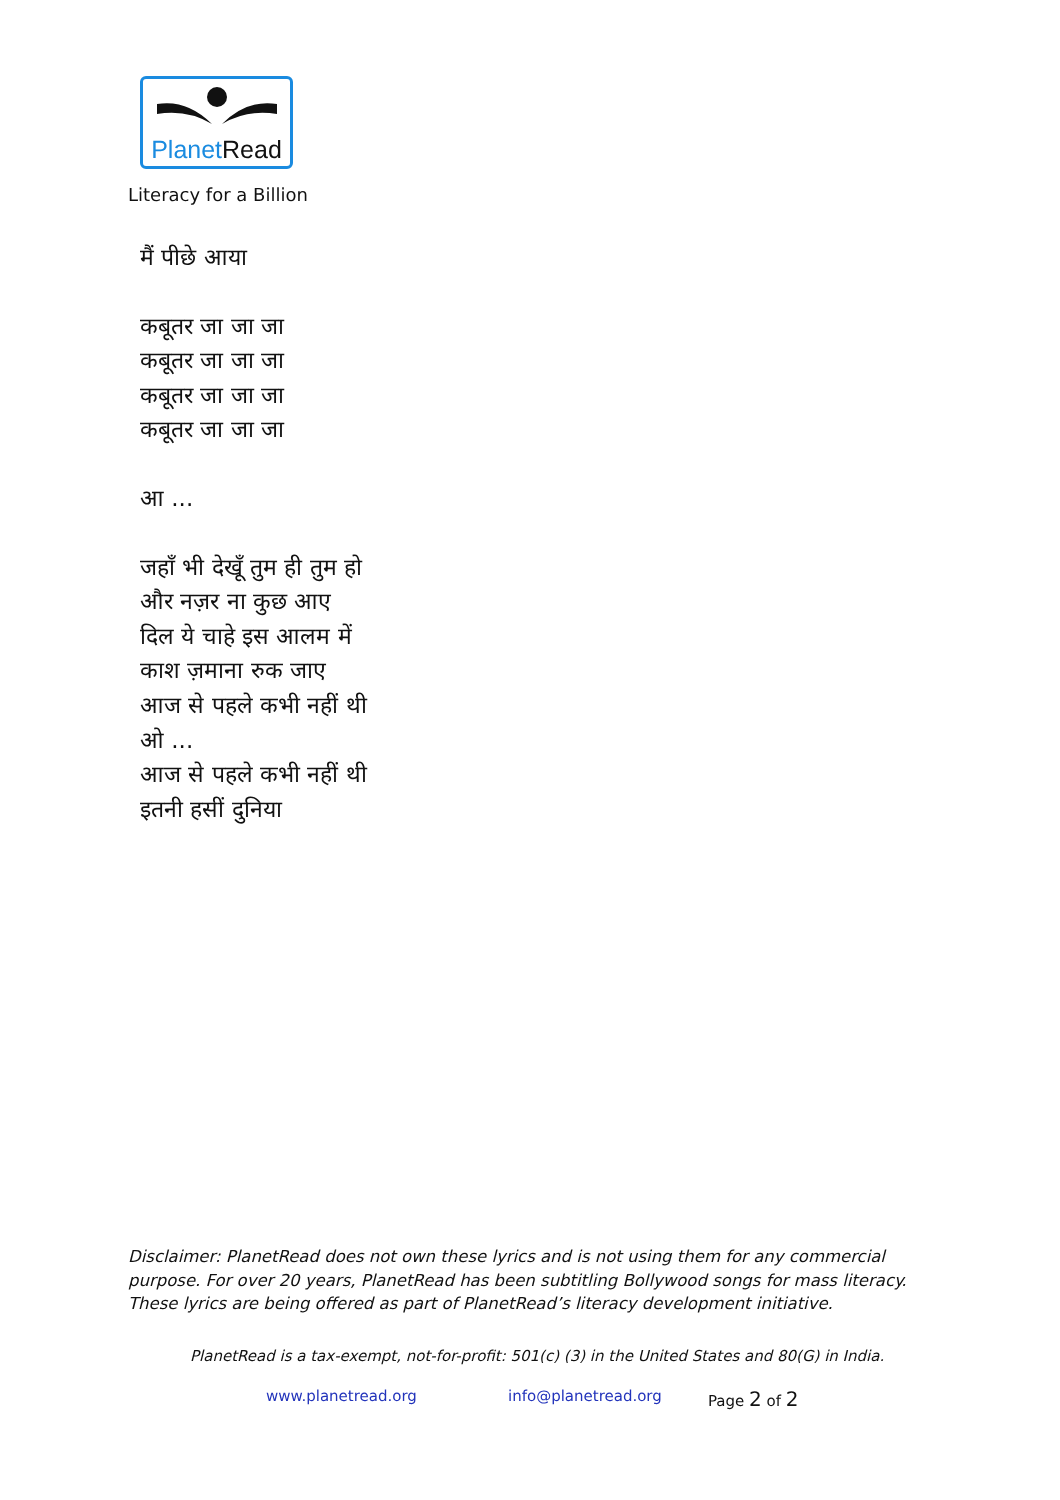PlanetRead
Literacy for a Billion
मैं पीछे आया
कबूतर जा जा जा
कबूतर जा जा जा
कबूतर जा जा जा
कबूतर जा जा जा
आ ...
जहाँ भी देखूँ तुम ही तुम हो
और नज़र ना कुछ आए
दिल ये चाहे इस आलम में
काश ज़माना रुक जाए
आज से पहले कभी नहीं थी
ओ ...
आज से पहले कभी नहीं थी
इतनी हसीं दुनिया
Disclaimer: PlanetRead does not own these lyrics and is not using them for any commercial purpose. For over 20 years, PlanetRead has been subtitling Bollywood songs for mass literacy. These lyrics are being offered as part of PlanetRead’s literacy development initiative.
PlanetRead is a tax-exempt, not-for-profit: 501(c) (3) in the United States and 80(G) in India.
www.planetread.org info@planetread.org Page 2 of 2